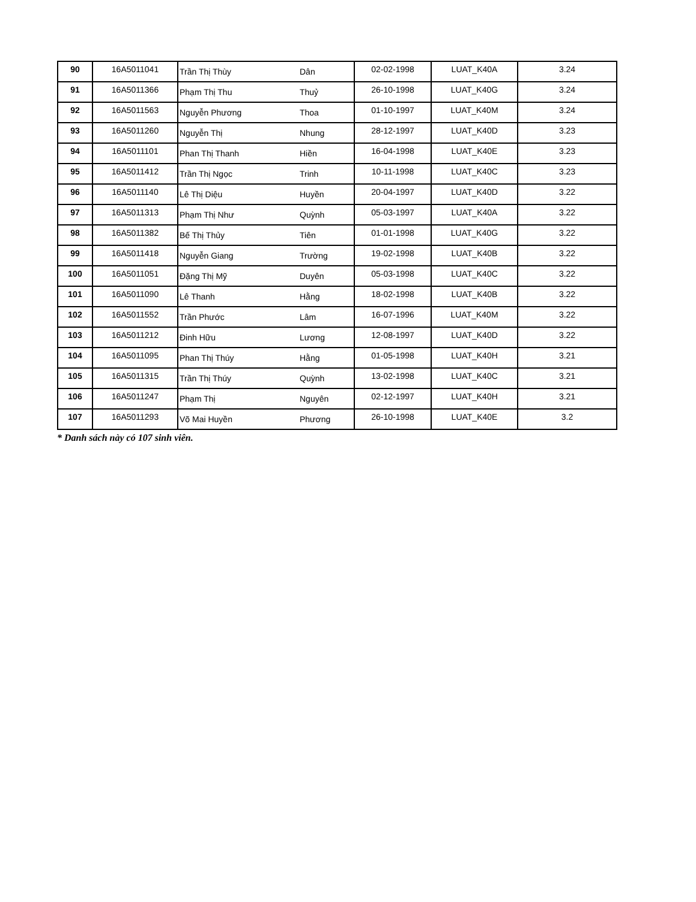| 90 | 16A5011041 | Trần Thị Thùy | Dân | 02-02-1998 | LUAT_K40A | 3.24 |
| 91 | 16A5011366 | Phạm Thị Thu | Thuỷ | 26-10-1998 | LUAT_K40G | 3.24 |
| 92 | 16A5011563 | Nguyễn Phương | Thoa | 01-10-1997 | LUAT_K40M | 3.24 |
| 93 | 16A5011260 | Nguyễn Thị | Nhung | 28-12-1997 | LUAT_K40D | 3.23 |
| 94 | 16A5011101 | Phan Thị Thanh | Hiền | 16-04-1998 | LUAT_K40E | 3.23 |
| 95 | 16A5011412 | Trần Thị Ngọc | Trinh | 10-11-1998 | LUAT_K40C | 3.23 |
| 96 | 16A5011140 | Lê Thị Diệu | Huyền | 20-04-1997 | LUAT_K40D | 3.22 |
| 97 | 16A5011313 | Phạm Thị Như | Quỳnh | 05-03-1997 | LUAT_K40A | 3.22 |
| 98 | 16A5011382 | Bế Thị Thủy | Tiên | 01-01-1998 | LUAT_K40G | 3.22 |
| 99 | 16A5011418 | Nguyễn Giang | Trường | 19-02-1998 | LUAT_K40B | 3.22 |
| 100 | 16A5011051 | Đặng Thị Mỹ | Duyên | 05-03-1998 | LUAT_K40C | 3.22 |
| 101 | 16A5011090 | Lê Thanh | Hằng | 18-02-1998 | LUAT_K40B | 3.22 |
| 102 | 16A5011552 | Trần Phước | Lâm | 16-07-1996 | LUAT_K40M | 3.22 |
| 103 | 16A5011212 | Đinh Hữu | Lương | 12-08-1997 | LUAT_K40D | 3.22 |
| 104 | 16A5011095 | Phan Thị Thúy | Hằng | 01-05-1998 | LUAT_K40H | 3.21 |
| 105 | 16A5011315 | Trần Thị Thúy | Quỳnh | 13-02-1998 | LUAT_K40C | 3.21 |
| 106 | 16A5011247 | Phạm Thị | Nguyên | 02-12-1997 | LUAT_K40H | 3.21 |
| 107 | 16A5011293 | Võ Mai Huyền | Phương | 26-10-1998 | LUAT_K40E | 3.2 |
* Danh sách này có 107 sinh viên.